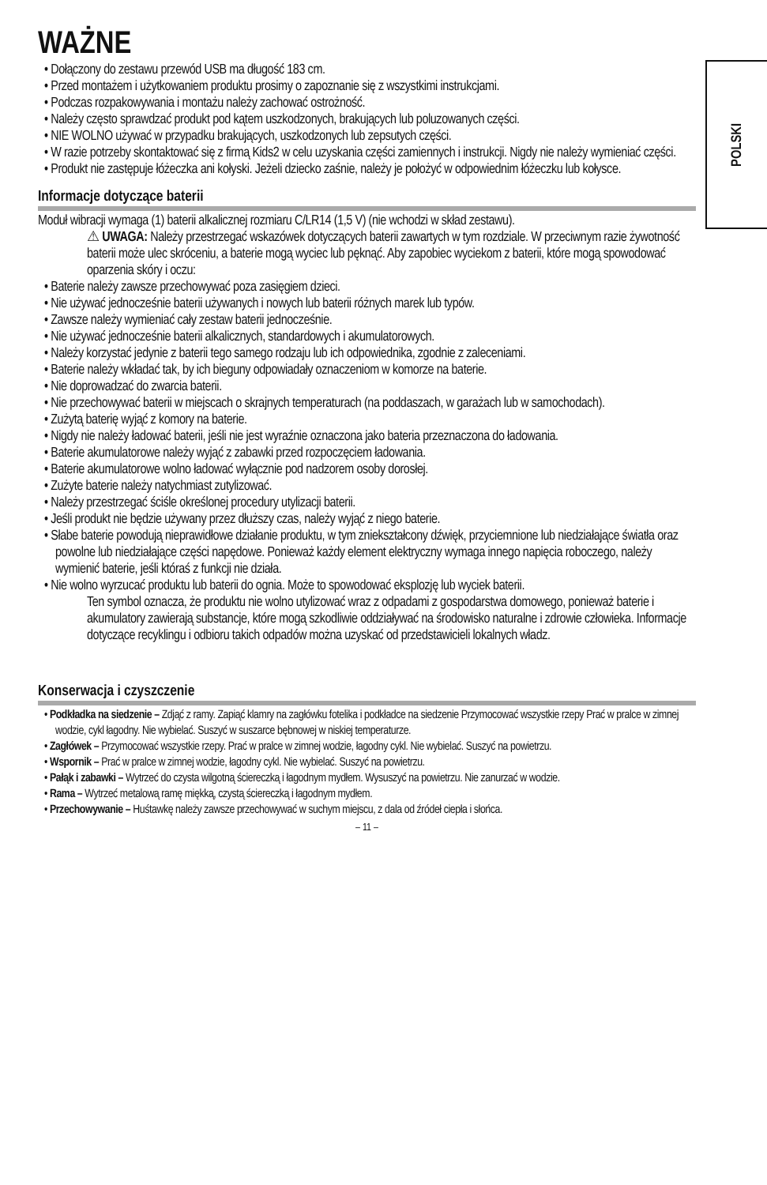POLSKI
WAŻNE
• Dołączony do zestawu przewód USB ma długość 183 cm.
• Przed montażem i użytkowaniem produktu prosimy o zapoznanie się z wszystkimi instrukcjami.
• Podczas rozpakowywania i montażu należy zachować ostrożność.
• Należy często sprawdzać produkt pod kątem uszkodzonych, brakujących lub poluzowanych części.
• NIE WOLNO używać w przypadku brakujących, uszkodzonych lub zepsutych części.
• W razie potrzeby skontaktować się z firmą Kids2 w celu uzyskania części zamiennych i instrukcji. Nigdy nie należy wymieniać części.
• Produkt nie zastępuje łóżeczka ani kołyski. Jeżeli dziecko zaśnie, należy je położyć w odpowiednim łóżeczku lub kołysce.
Informacje dotyczące baterii
Moduł wibracji wymaga (1) baterii alkalicznej rozmiaru C/LR14 (1,5 V) (nie wchodzi w skład zestawu).
⚠ UWAGA: Należy przestrzegać wskazówek dotyczących baterii zawartych w tym rozdziale. W przeciwnym razie żywotność baterii może ulec skróceniu, a baterie mogą wyciec lub pęknąć. Aby zapobiec wyciekom z baterii, które mogą spowodować oparzenia skóry i oczu:
• Baterie należy zawsze przechowywać poza zasięgiem dzieci.
• Nie używać jednocześnie baterii używanych i nowych lub baterii różnych marek lub typów.
• Zawsze należy wymieniać cały zestaw baterii jednocześnie.
• Nie używać jednocześnie baterii alkalicznych, standardowych i akumulatorowych.
• Należy korzystać jedynie z baterii tego samego rodzaju lub ich odpowiednika, zgodnie z zaleceniami.
• Baterie należy wkładać tak, by ich bieguny odpowiadały oznaczeniom w komorze na baterie.
• Nie doprowadzać do zwarcia baterii.
• Nie przechowywać baterii w miejscach o skrajnych temperaturach (na poddaszach, w garażach lub w samochodach).
• Zużytą baterię wyjąć z komory na baterie.
• Nigdy nie należy ładować baterii, jeśli nie jest wyraźnie oznaczona jako bateria przeznaczona do ładowania.
• Baterie akumulatorowe należy wyjąć z zabawki przed rozpoczęciem ładowania.
• Baterie akumulatorowe wolno ładować wyłącznie pod nadzorem osoby dorosłej.
• Zużyte baterie należy natychmiast zutylizować.
• Należy przestrzegać ściśle określonej procedury utylizacji baterii.
• Jeśli produkt nie będzie używany przez dłuższy czas, należy wyjąć z niego baterie.
• Słabe baterie powodują nieprawidłowe działanie produktu, w tym zniekształcony dźwięk, przyciemnione lub niedziałające światła oraz powolne lub niedziałające części napędowe. Ponieważ każdy element elektryczny wymaga innego napięcia roboczego, należy wymienić baterie, jeśli któraś z funkcji nie działa.
• Nie wolno wyrzucać produktu lub baterii do ognia. Może to spowodować eksplozję lub wyciek baterii.
Ten symbol oznacza, że produktu nie wolno utylizować wraz z odpadami z gospodarstwa domowego, ponieważ baterie i akumulatory zawierają substancje, które mogą szkodliwie oddziaływać na środowisko naturalne i zdrowie człowieka. Informacje dotyczące recyklingu i odbioru takich odpadów można uzyskać od przedstawicieli lokalnych władz.
Konserwacja i czyszczenie
• Podkładka na siedzenie – Zdjąć z ramy. Zapiąć klamry na zagłówku fotelika i podkładce na siedzenie Przymocować wszystkie rzepy Prać w pralce w zimnej wodzie, cykl łagodny. Nie wybielać. Suszyć w suszarce bębnowej w niskiej temperaturze.
• Zagłówek – Przymocować wszystkie rzepy. Prać w pralce w zimnej wodzie, łagodny cykl. Nie wybielać. Suszyć na powietrzu.
• Wspornik – Prać w pralce w zimnej wodzie, łagodny cykl. Nie wybielać. Suszyć na powietrzu.
• Pałąk i zabawki – Wytrzeć do czysta wilgotną ściereczką i łagodnym mydłem. Wysuszyć na powietrzu. Nie zanurzać w wodzie.
• Rama – Wytrzeć metalową ramę miękką, czystą ściereczką i łagodnym mydłem.
• Przechowywanie – Huśtawkę należy zawsze przechowywać w suchym miejscu, z dala od źródeł ciepła i słońca.
– 11 –